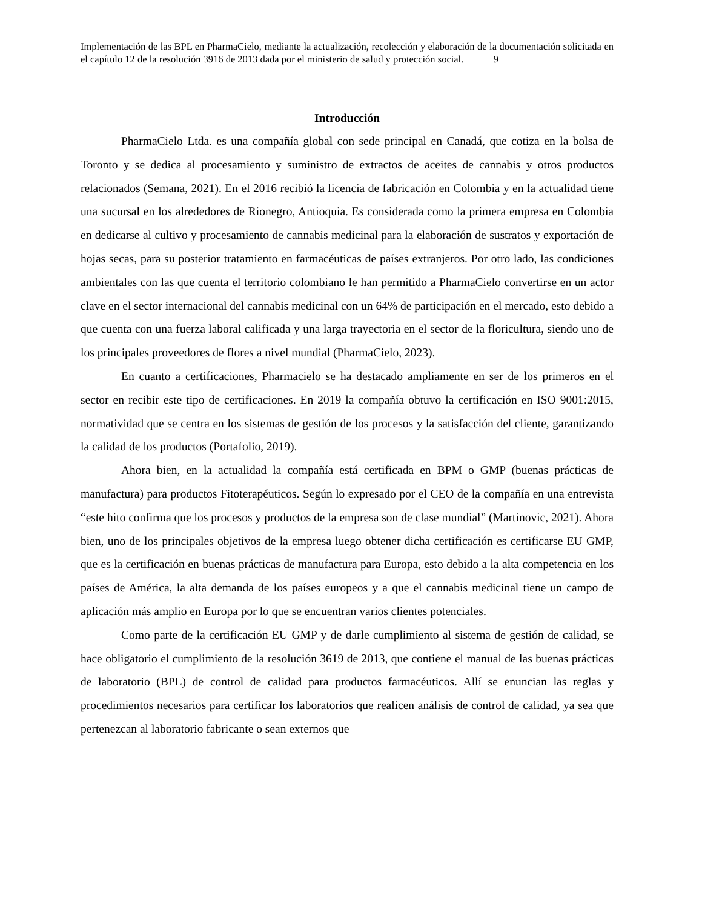Implementación de las BPL en PharmaCielo, mediante la actualización, recolección y elaboración de la documentación solicitada en el capítulo 12 de la resolución 3916 de 2013 dada por el ministerio de salud y protección social. 9
Introducción
PharmaCielo Ltda. es una compañía global con sede principal en Canadá, que cotiza en la bolsa de Toronto y se dedica al procesamiento y suministro de extractos de aceites de cannabis y otros productos relacionados (Semana, 2021). En el 2016 recibió la licencia de fabricación en Colombia y en la actualidad tiene una sucursal en los alrededores de Rionegro, Antioquia. Es considerada como la primera empresa en Colombia en dedicarse al cultivo y procesamiento de cannabis medicinal para la elaboración de sustratos y exportación de hojas secas, para su posterior tratamiento en farmacéuticas de países extranjeros. Por otro lado, las condiciones ambientales con las que cuenta el territorio colombiano le han permitido a PharmaCielo convertirse en un actor clave en el sector internacional del cannabis medicinal con un 64% de participación en el mercado, esto debido a que cuenta con una fuerza laboral calificada y una larga trayectoria en el sector de la floricultura, siendo uno de los principales proveedores de flores a nivel mundial (PharmaCielo, 2023).
En cuanto a certificaciones, Pharmacielo se ha destacado ampliamente en ser de los primeros en el sector en recibir este tipo de certificaciones. En 2019 la compañía obtuvo la certificación en ISO 9001:2015, normatividad que se centra en los sistemas de gestión de los procesos y la satisfacción del cliente, garantizando la calidad de los productos (Portafolio, 2019).
Ahora bien, en la actualidad la compañía está certificada en BPM o GMP (buenas prácticas de manufactura) para productos Fitoterapéuticos. Según lo expresado por el CEO de la compañía en una entrevista “este hito confirma que los procesos y productos de la empresa son de clase mundial” (Martinovic, 2021). Ahora bien, uno de los principales objetivos de la empresa luego obtener dicha certificación es certificarse EU GMP, que es la certificación en buenas prácticas de manufactura para Europa, esto debido a la alta competencia en los países de América, la alta demanda de los países europeos y a que el cannabis medicinal tiene un campo de aplicación más amplio en Europa por lo que se encuentran varios clientes potenciales.
Como parte de la certificación EU GMP y de darle cumplimiento al sistema de gestión de calidad, se hace obligatorio el cumplimiento de la resolución 3619 de 2013, que contiene el manual de las buenas prácticas de laboratorio (BPL) de control de calidad para productos farmacéuticos. Allí se enuncian las reglas y procedimientos necesarios para certificar los laboratorios que realicen análisis de control de calidad, ya sea que pertenezcan al laboratorio fabricante o sean externos que